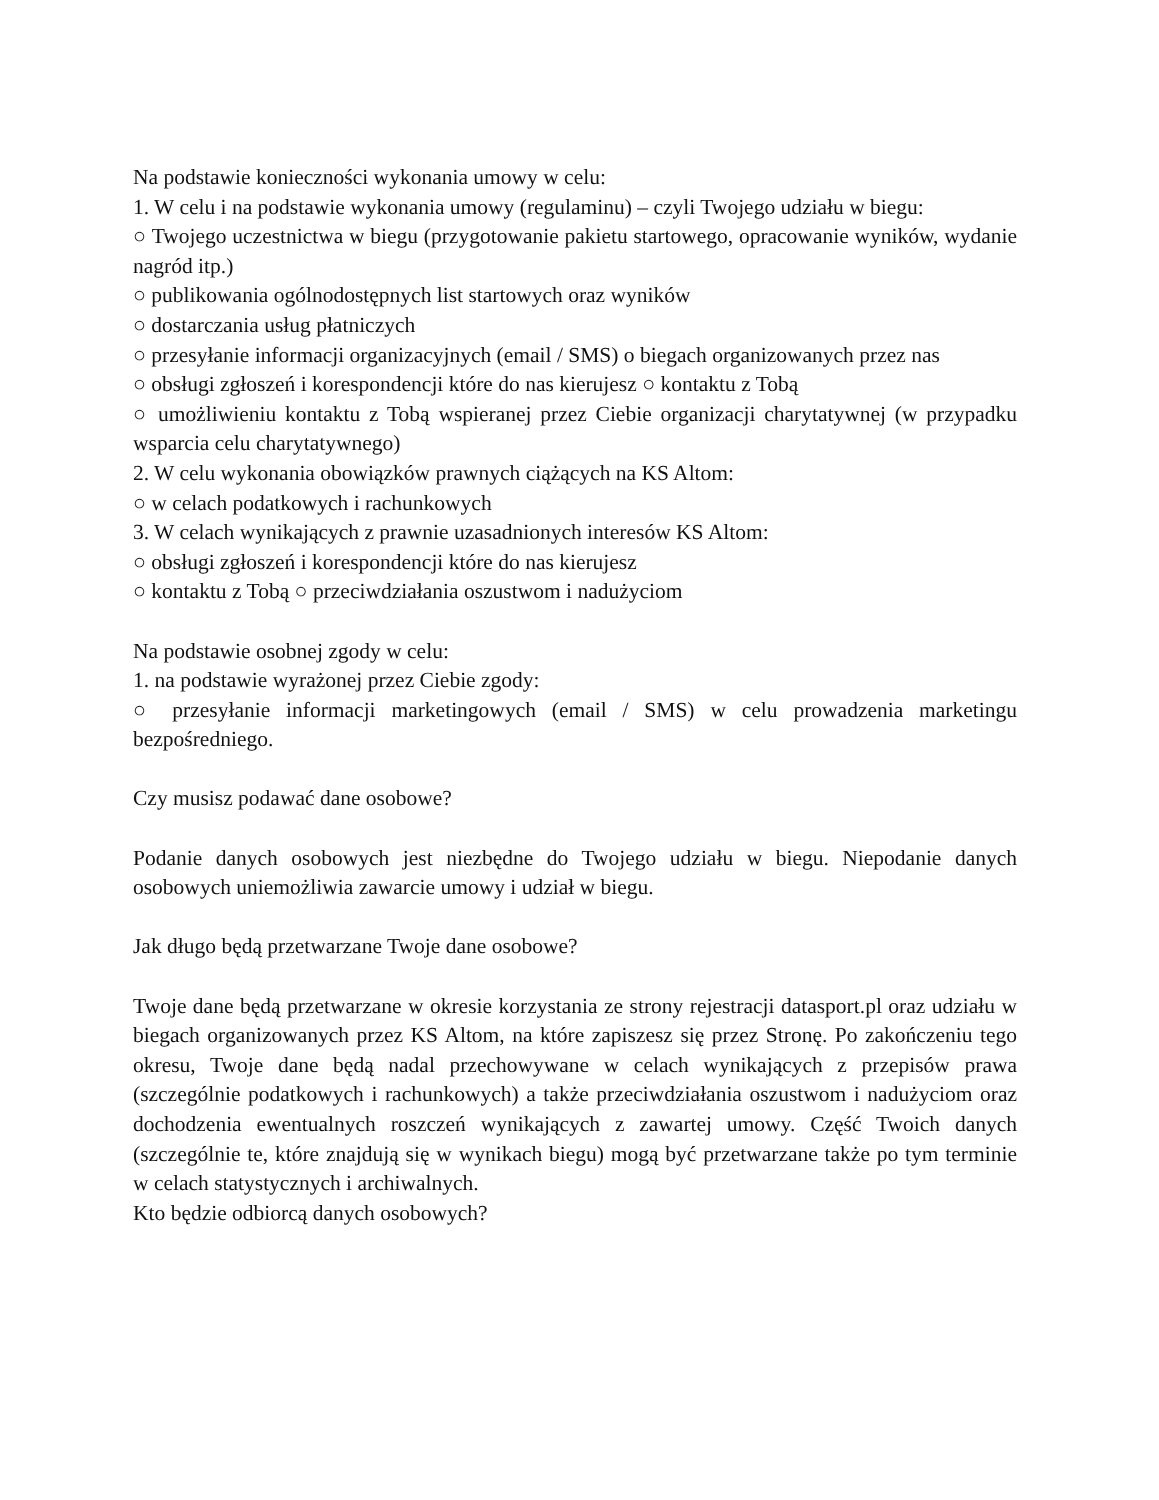Na podstawie konieczności wykonania umowy w celu:
1. W celu i na podstawie wykonania umowy (regulaminu) – czyli Twojego udziału w biegu:
○ Twojego uczestnictwa w biegu (przygotowanie pakietu startowego, opracowanie wyników, wydanie nagród itp.)
○ publikowania ogólnodostępnych list startowych oraz wyników
○ dostarczania usług płatniczych
○ przesyłanie informacji organizacyjnych (email / SMS) o biegach organizowanych przez nas
○ obsługi zgłoszeń i korespondencji które do nas kierujesz ○ kontaktu z Tobą
○ umożliwieniu kontaktu z Tobą wspieranej przez Ciebie organizacji charytatywnej (w przypadku wsparcia celu charytatywnego)
2. W celu wykonania obowiązków prawnych ciążących na KS Altom:
○ w celach podatkowych i rachunkowych
3. W celach wynikających z prawnie uzasadnionych interesów KS Altom:
○ obsługi zgłoszeń i korespondencji które do nas kierujesz
○ kontaktu z Tobą ○ przeciwdziałania oszustwom i nadużyciom
Na podstawie osobnej zgody w celu:
1. na podstawie wyrażonej przez Ciebie zgody:
○ przesyłanie informacji marketingowych (email / SMS) w celu prowadzenia marketingu bezpośredniego.
Czy musisz podawać dane osobowe?
Podanie danych osobowych jest niezbędne do Twojego udziału w biegu. Niepodanie danych osobowych uniemożliwia zawarcie umowy i udział w biegu.
Jak długo będą przetwarzane Twoje dane osobowe?
Twoje dane będą przetwarzane w okresie korzystania ze strony rejestracji datasport.pl oraz udziału w biegach organizowanych przez KS Altom, na które zapiszesz się przez Stronę. Po zakończeniu tego okresu, Twoje dane będą nadal przechowywane w celach wynikających z przepisów prawa (szczególnie podatkowych i rachunkowych) a także przeciwdziałania oszustwom i nadużyciom oraz dochodzenia ewentualnych roszczeń wynikających z zawartej umowy. Część Twoich danych (szczególnie te, które znajdują się w wynikach biegu) mogą być przetwarzane także po tym terminie w celach statystycznych i archiwalnych.
Kto będzie odbiorcą danych osobowych?